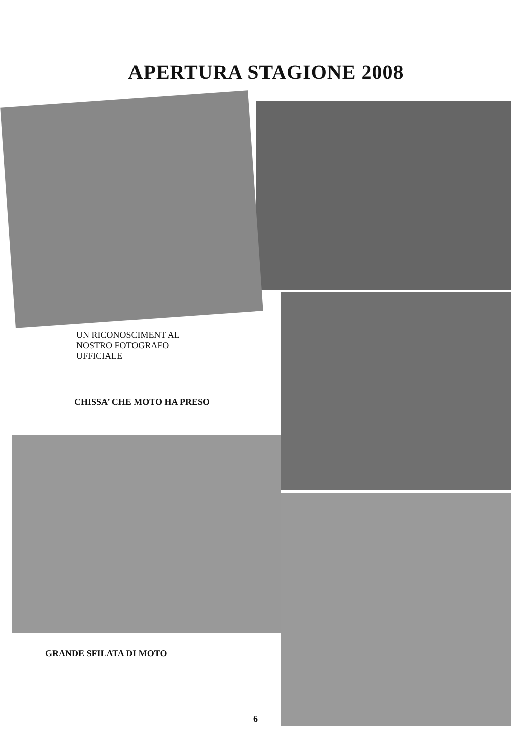APERTURA STAGIONE 2008
UN RICONOSCIMENT AL
NOSTRO FOTOGRAFO
UFFICIALE
CHISSA’ CHE MOTO HA PRESO
GRANDE SFILATA DI MOTO
6